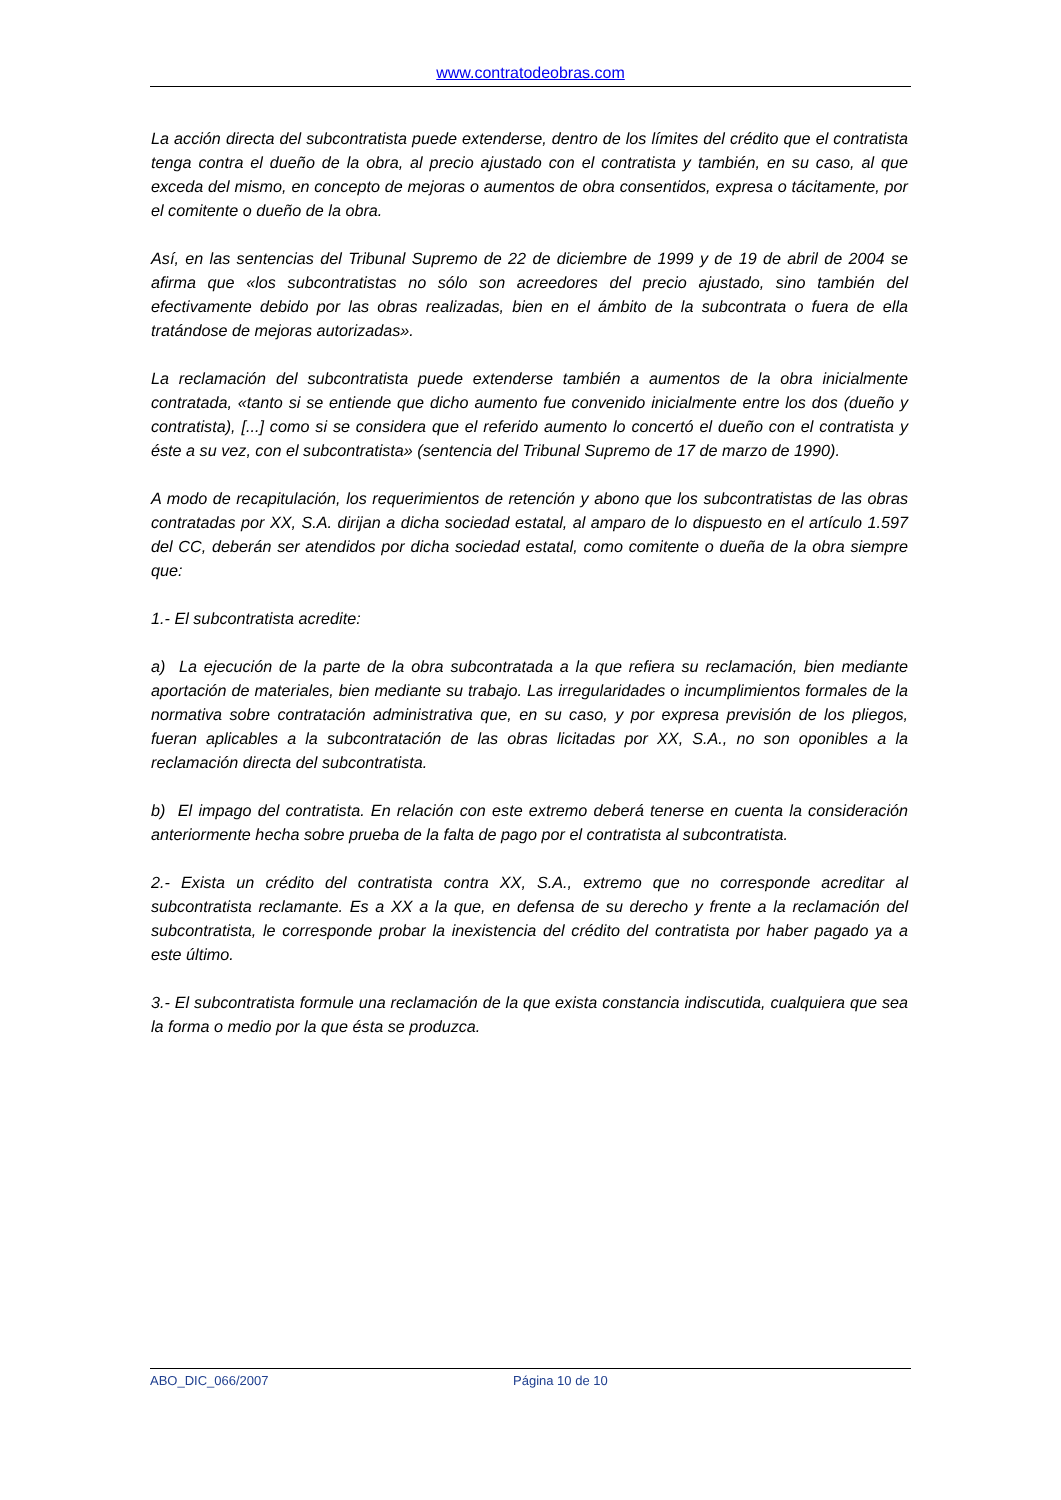www.contratodeobras.com
La acción directa del subcontratista puede extenderse, dentro de los límites del crédito que el contratista tenga contra el dueño de la obra, al precio ajustado con el contratista y también, en su caso, al que exceda del mismo, en concepto de mejoras o aumentos de obra consentidos, expresa o tácitamente, por el comitente o dueño de la obra.
Así, en las sentencias del Tribunal Supremo de 22 de diciembre de 1999 y de 19 de abril de 2004 se afirma que «los subcontratistas no sólo son acreedores del precio ajustado, sino también del efectivamente debido por las obras realizadas, bien en el ámbito de la subcontrata o fuera de ella tratándose de mejoras autorizadas».
La reclamación del subcontratista puede extenderse también a aumentos de la obra inicialmente contratada, «tanto si se entiende que dicho aumento fue convenido inicialmente entre los dos (dueño y contratista), [...] como si se considera que el referido aumento lo concertó el dueño con el contratista y éste a su vez, con el subcontratista» (sentencia del Tribunal Supremo de 17 de marzo de 1990).
A modo de recapitulación, los requerimientos de retención y abono que los subcontratistas de las obras contratadas por XX, S.A. dirijan a dicha sociedad estatal, al amparo de lo dispuesto en el artículo 1.597 del CC, deberán ser atendidos por dicha sociedad estatal, como comitente o dueña de la obra siempre que:
1.- El subcontratista acredite:
a) La ejecución de la parte de la obra subcontratada a la que refiera su reclamación, bien mediante aportación de materiales, bien mediante su trabajo. Las irregularidades o incumplimientos formales de la normativa sobre contratación administrativa que, en su caso, y por expresa previsión de los pliegos, fueran aplicables a la subcontratación de las obras licitadas por XX, S.A., no son oponibles a la reclamación directa del subcontratista.
b) El impago del contratista. En relación con este extremo deberá tenerse en cuenta la consideración anteriormente hecha sobre prueba de la falta de pago por el contratista al subcontratista.
2.- Exista un crédito del contratista contra XX, S.A., extremo que no corresponde acreditar al subcontratista reclamante. Es a XX a la que, en defensa de su derecho y frente a la reclamación del subcontratista, le corresponde probar la inexistencia del crédito del contratista por haber pagado ya a este último.
3.- El subcontratista formule una reclamación de la que exista constancia indiscutida, cualquiera que sea la forma o medio por la que ésta se produzca.
ABO_DIC_066/2007 Página 10 de 10